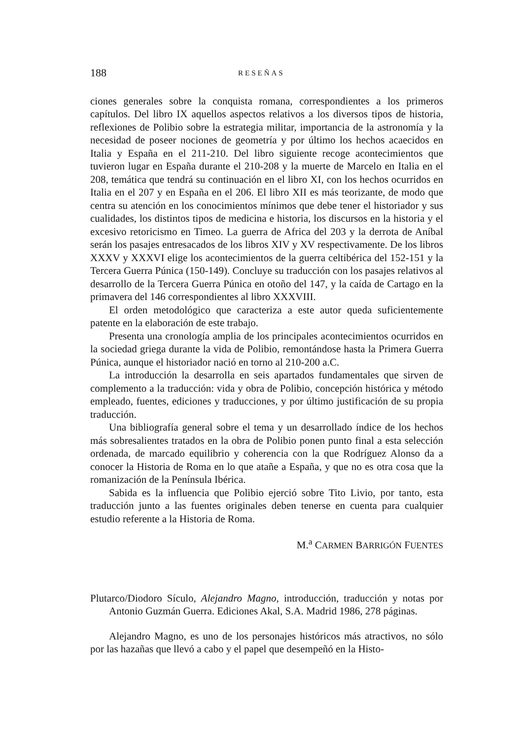188 RESEÑAS
ciones generales sobre la conquista romana, correspondientes a los primeros capítulos. Del libro IX aquellos aspectos relativos a los diversos tipos de historia, reflexiones de Polibio sobre la estrategia militar, importancia de la astronomía y la necesidad de poseer nociones de geometría y por último los hechos acaecidos en Italia y España en el 211-210. Del libro siguiente recoge acontecimientos que tuvieron lugar en España durante el 210-208 y la muerte de Marcelo en Italia en el 208, temática que tendrá su continuación en el libro XI, con los hechos ocurridos en Italia en el 207 y en España en el 206. El libro XII es más teorizante, de modo que centra su atención en los conocimientos mínimos que debe tener el historiador y sus cualidades, los distintos tipos de medicina e historia, los discursos en la historia y el excesivo retoricismo en Timeo. La guerra de Africa del 203 y la derrota de Aníbal serán los pasajes entresacados de los libros XIV y XV respectivamente. De los libros XXXV y XXXVI elige los acontecimientos de la guerra celtibérica del 152-151 y la Tercera Guerra Púnica (150-149). Concluye su traducción con los pasajes relativos al desarrollo de la Tercera Guerra Púnica en otoño del 147, y la caída de Cartago en la primavera del 146 correspondientes al libro XXXVIII.
El orden metodológico que caracteriza a este autor queda suficientemente patente en la elaboración de este trabajo.
Presenta una cronología amplia de los principales acontecimientos ocurridos en la sociedad griega durante la vida de Polibio, remontándose hasta la Primera Guerra Púnica, aunque el historiador nació en torno al 210-200 a.C.
La introducción la desarrolla en seis apartados fundamentales que sirven de complemento a la traducción: vida y obra de Polibio, concepción histórica y método empleado, fuentes, ediciones y traducciones, y por último justificación de su propia traducción.
Una bibliografía general sobre el tema y un desarrollado índice de los hechos más sobresalientes tratados en la obra de Polibio ponen punto final a esta selección ordenada, de marcado equilibrio y coherencia con la que Rodríguez Alonso da a conocer la Historia de Roma en lo que atañe a España, y que no es otra cosa que la romanización de la Península Ibérica.
Sabida es la influencia que Polibio ejerció sobre Tito Livio, por tanto, esta traducción junto a las fuentes originales deben tenerse en cuenta para cualquier estudio referente a la Historia de Roma.
M.<sup>a</sup> CARMEN BARRIGÓN FUENTES
Plutarco/Diodoro Sículo, Alejandro Magno, introducción, traducción y notas por Antonio Guzmán Guerra. Ediciones Akal, S.A. Madrid 1986, 278 páginas.
Alejandro Magno, es uno de los personajes históricos más atractivos, no sólo por las hazañas que llevó a cabo y el papel que desempeñó en la Histo-